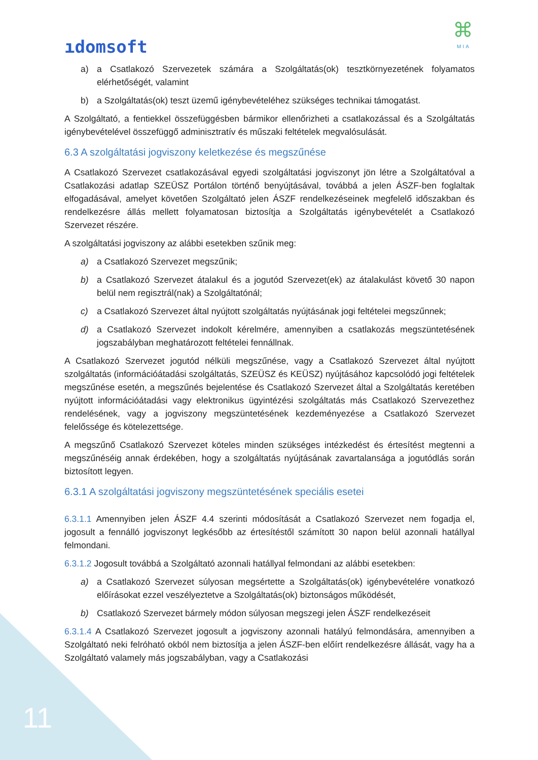ıdomsoft
⌘
MIA
a) a Csatlakozó Szervezetek számára a Szolgáltatás(ok) tesztkörnyezetének folyamatos elérhetőségét, valamint
b) a Szolgáltatás(ok) teszt üzemű igénybevételéhez szükséges technikai támogatást.
A Szolgáltató, a fentiekkel összefüggésben bármikor ellenőrizheti a csatlakozással és a Szolgáltatás igénybevételével összefüggő adminisztratív és műszaki feltételek megvalósulását.
6.3 A szolgáltatási jogviszony keletkezése és megszűnése
A Csatlakozó Szervezet csatlakozásával egyedi szolgáltatási jogviszonyt jön létre a Szolgáltatóval a Csatlakozási adatlap SZEÜSZ Portálon történő benyújtásával, továbbá a jelen ÁSZF-ben foglaltak elfogadásával, amelyet követően Szolgáltató jelen ÁSZF rendelkezéseinek megfelelő időszakban és rendelkezésre állás mellett folyamatosan biztosítja a Szolgáltatás igénybevételét a Csatlakozó Szervezet részére.
A szolgáltatási jogviszony az alábbi esetekben szűnik meg:
a) a Csatlakozó Szervezet megszűnik;
b) a Csatlakozó Szervezet átalakul és a jogutód Szervezet(ek) az átalakulást követő 30 napon belül nem regisztrál(nak) a Szolgáltatónál;
c) a Csatlakozó Szervezet által nyújtott szolgáltatás nyújtásának jogi feltételei megszűnnek;
d) a Csatlakozó Szervezet indokolt kérelmére, amennyiben a csatlakozás megszüntetésének jogszabályban meghatározott feltételei fennállnak.
A Csatlakozó Szervezet jogutód nélküli megszűnése, vagy a Csatlakozó Szervezet által nyújtott szolgáltatás (információátadási szolgáltatás, SZEÜSZ és KEÜSZ) nyújtásához kapcsolódó jogi feltételek megszűnése esetén, a megszűnés bejelentése és Csatlakozó Szervezet által a Szolgáltatás keretében nyújtott információátadási vagy elektronikus ügyintézési szolgáltatás más Csatlakozó Szervezethez rendelésének, vagy a jogviszony megszüntetésének kezdeményezése a Csatlakozó Szervezet felelőssége és kötelezettsége.
A megszűnő Csatlakozó Szervezet köteles minden szükséges intézkedést és értesítést megtenni a megszűnéséig annak érdekében, hogy a szolgáltatás nyújtásának zavartalansága a jogutódlás során biztosított legyen.
6.3.1 A szolgáltatási jogviszony megszüntetésének speciális esetei
6.3.1.1 Amennyiben jelen ÁSZF 4.4 szerinti módosítását a Csatlakozó Szervezet nem fogadja el, jogosult a fennálló jogviszonyt legkésőbb az értesítéstől számított 30 napon belül azonnali hatállyal felmondani.
6.3.1.2 Jogosult továbbá a Szolgáltató azonnali hatállyal felmondani az alábbi esetekben:
a) a Csatlakozó Szervezet súlyosan megsértette a Szolgáltatás(ok) igénybevételére vonatkozó előírásokat ezzel veszélyeztetve a Szolgáltatás(ok) biztonságos működését,
b) Csatlakozó Szervezet bármely módon súlyosan megszegi jelen ÁSZF rendelkezéseit
6.3.1.4 A Csatlakozó Szervezet jogosult a jogviszony azonnali hatályú felmondására, amennyiben a Szolgáltató neki felróható okból nem biztosítja a jelen ÁSZF-ben előírt rendelkezésre állását, vagy ha a Szolgáltató valamely más jogszabályban, vagy a Csatlakozási
11